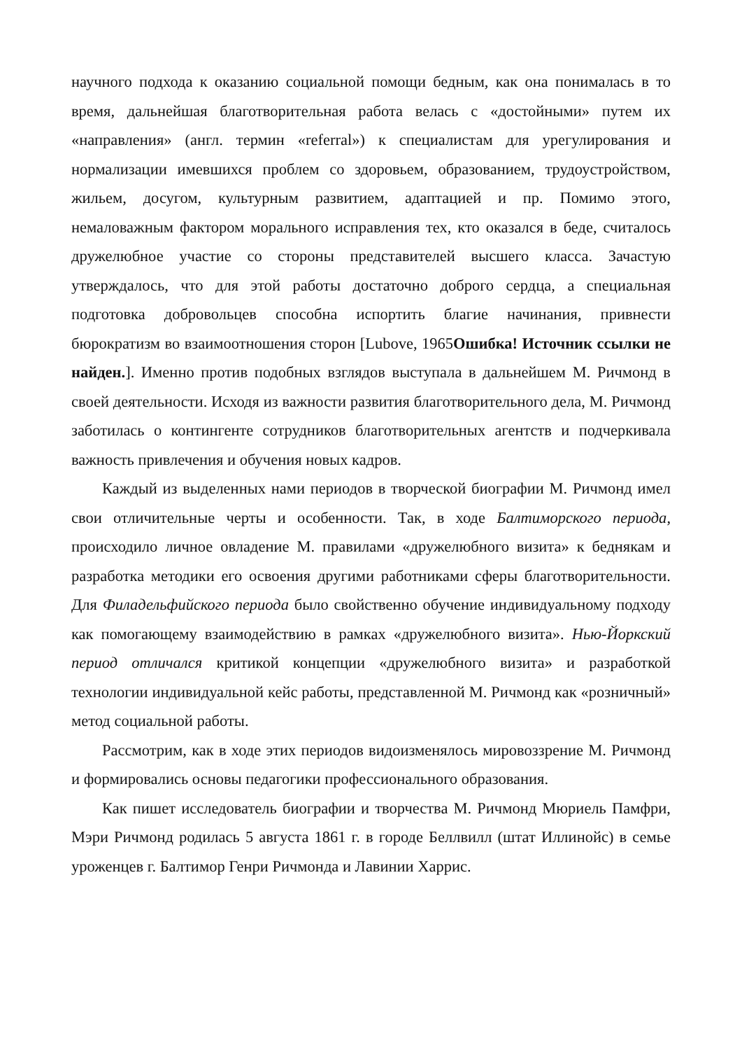научного подхода к оказанию социальной помощи бедным, как она понималась в то время, дальнейшая благотворительная работа велась с «достойными» путем их «направления» (англ. термин «referral») к специалистам для урегулирования и нормализации имевшихся проблем со здоровьем, образованием, трудоустройством, жильем, досугом, культурным развитием, адаптацией и пр. Помимо этого, немаловажным фактором морального исправления тех, кто оказался в беде, считалось дружелюбное участие со стороны представителей высшего класса. Зачастую утверждалось, что для этой работы достаточно доброго сердца, а специальная подготовка добровольцев способна испортить благие начинания, привнести бюрократизм во взаимоотношения сторон [Lubove, 1965Ошибка! Источник ссылки не найден.]. Именно против подобных взглядов выступала в дальнейшем М. Ричмонд в своей деятельности. Исходя из важности развития благотворительного дела, М. Ричмонд заботилась о контингенте сотрудников благотворительных агентств и подчеркивала важность привлечения и обучения новых кадров.
Каждый из выделенных нами периодов в творческой биографии М. Ричмонд имел свои отличительные черты и особенности. Так, в ходе Балтиморского периода, происходило личное овладение М. правилами «дружелюбного визита» к беднякам и разработка методики его освоения другими работниками сферы благотворительности. Для Филадельфийского периода было свойственно обучение индивидуальному подходу как помогающему взаимодействию в рамках «дружелюбного визита». Нью-Йоркский период отличался критикой концепции «дружелюбного визита» и разработкой технологии индивидуальной кейс работы, представленной М. Ричмонд как «розничный» метод социальной работы.
Рассмотрим, как в ходе этих периодов видоизменялось мировоззрение М. Ричмонд и формировались основы педагогики профессионального образования.
Как пишет исследователь биографии и творчества М. Ричмонд Мюриель Памфри, Мэри Ричмонд родилась 5 августа 1861 г. в городе Беллвилл (штат Иллинойс) в семье уроженцев г. Балтимор Генри Ричмонда и Лавинии Харрис.